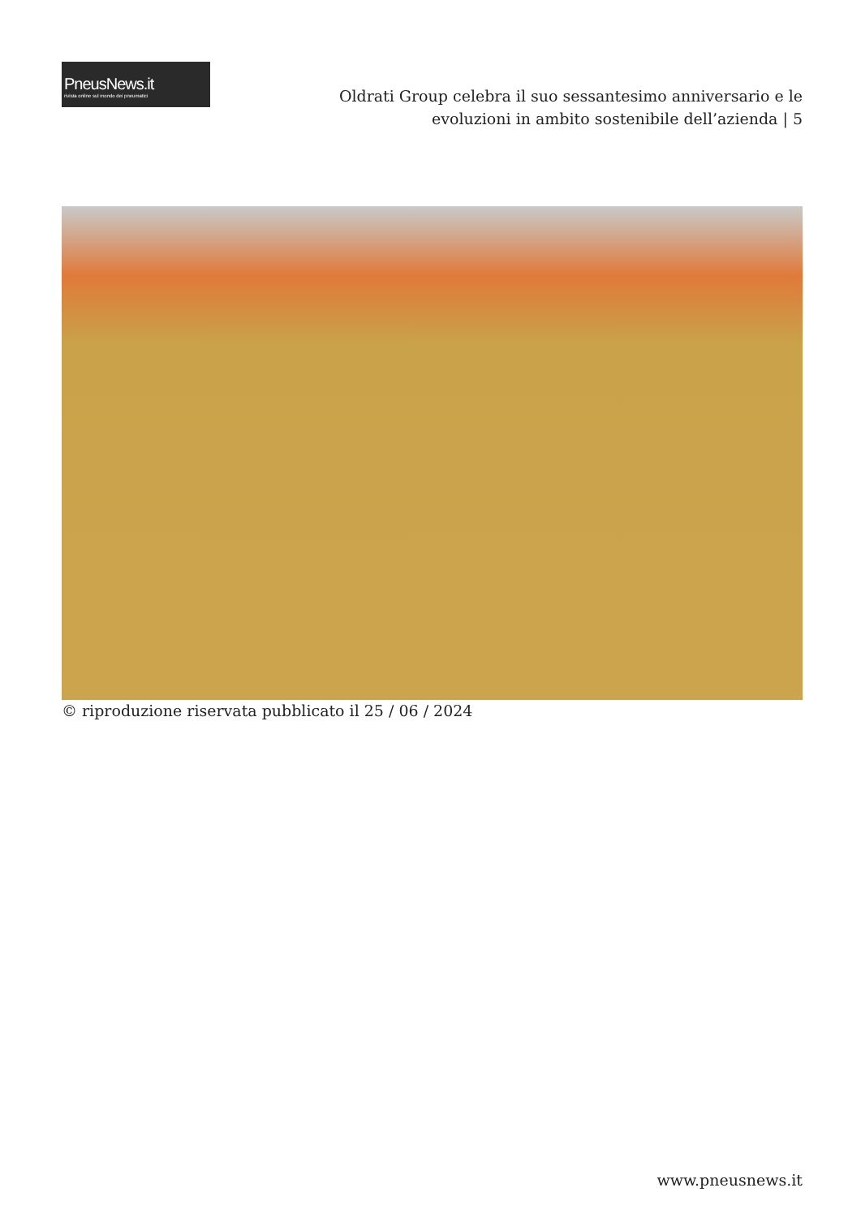PneusNews.it
rivista online sul mondo dei pneumatici
Oldrati Group celebra il suo sessantesimo anniversario e le evoluzioni in ambito sostenibile dell’azienda | 5
© riproduzione riservata pubblicato il 25 / 06 / 2024
www.pneusnews.it